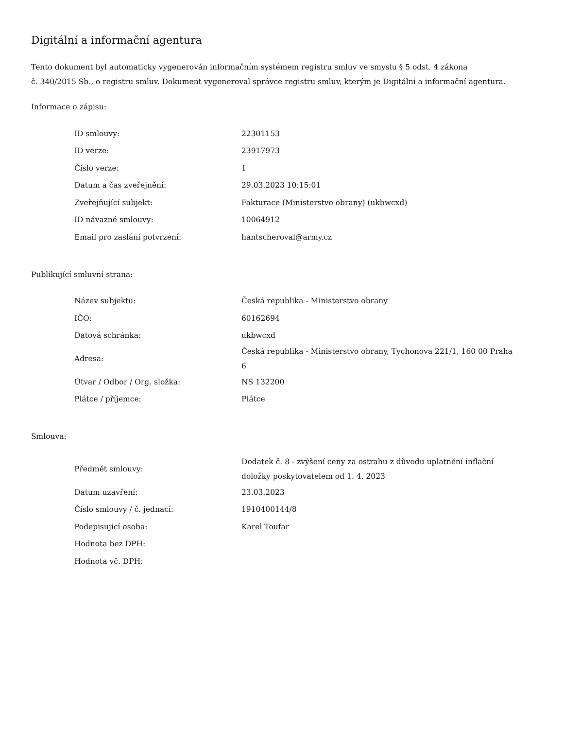Digitální a informační agentura
Tento dokument byl automaticky vygenerován informačním systémem registru smluv ve smyslu § 5 odst. 4 zákona
č. 340/2015 Sb., o registru smluv. Dokument vygeneroval správce registru smluv, kterým je Digitální a informační agentura.
Informace o zápisu:
| ID smlouvy: | 22301153 |
| ID verze: | 23917973 |
| Číslo verze: | 1 |
| Datum a čas zveřejnění: | 29.03.2023 10:15:01 |
| Zveřejňující subjekt: | Fakturace (Ministerstvo obrany) (ukbwcxd) |
| ID návazné smlouvy: | 10064912 |
| Email pro zaslání potvrzení: | hantscheroval@army.cz |
Publikující smluvní strana:
| Název subjektu: | Česká republika - Ministerstvo obrany |
| IČO: | 60162694 |
| Datová schránka: | ukbwcxd |
| Adresa: | Česká republika - Ministerstvo obrany, Tychonova 221/1, 160 00 Praha 6 |
| Útvar / Odbor / Org. složka: | NS 132200 |
| Plátce / příjemce: | Plátce |
Smlouva:
| Předmět smlouvy: | Dodatek č. 8 - zvýšení ceny za ostrahu z důvodu uplatnění inflační doložky poskytovatelem od 1. 4. 2023 |
| Datum uzavření: | 23.03.2023 |
| Číslo smlouvy / č. jednací: | 1910400144/8 |
| Podepisující osoba: | Karel Toufar |
| Hodnota bez DPH: | |
| Hodnota vč. DPH: | |